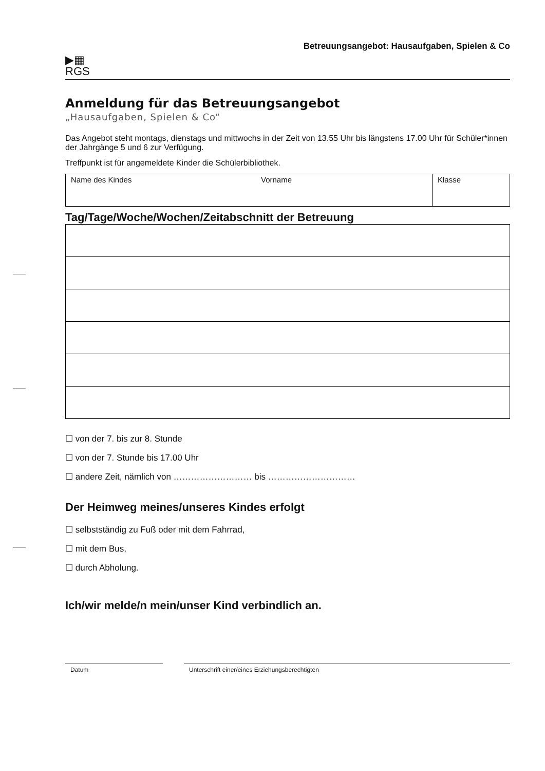▶▦
RGS
Betreuungsangebot: Hausaufgaben, Spielen & Co
Anmeldung für das Betreuungsangebot
„Hausaufgaben, Spielen & Co“
Das Angebot steht montags, dienstags und mittwochs in der Zeit von 13.55 Uhr bis längstens 17.00 Uhr für Schüler*innen der Jahrgänge 5 und 6 zur Verfügung.
Treffpunkt ist für angemeldete Kinder die Schülerbibliothek.
| Name des Kindes | Vorname | Klasse |
Tag/Tage/Woche/Wochen/Zeitabschnitt der Betreuung
☐ von der 7. bis zur 8. Stunde
☐ von der 7. Stunde bis 17.00 Uhr
☐ andere Zeit, nämlich von ……………………… bis …………………………
Der Heimweg meines/unseres Kindes erfolgt
☐ selbstständig zu Fuß oder mit dem Fahrrad,
☐ mit dem Bus,
☐ durch Abholung.
Ich/wir melde/n mein/unser Kind verbindlich an.
Datum Unterschrift einer/eines Erziehungsberechtigten